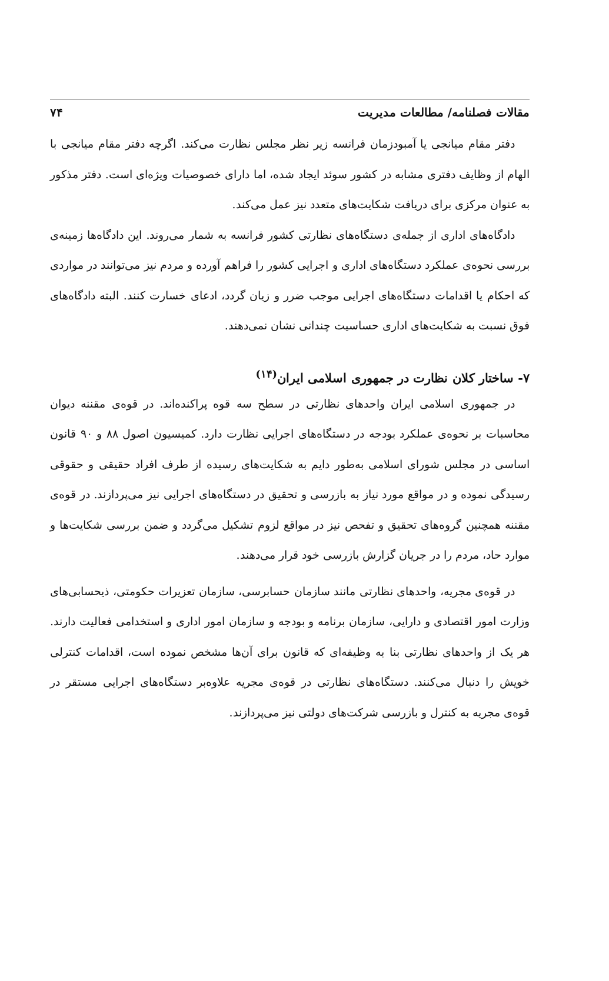مقالات فصلنامه/ مطالعات مدیریت ۷۴
دفتر مقام میانجی یا آمبودزمان فرانسه زیر نظر مجلس نظارت می‌کند. اگرچه دفتر مقام میانجی با الهام از وظایف دفتری مشابه در کشور سوئد ایجاد شده، اما دارای خصوصیات ویژه‌ای است. دفتر مذکور به عنوان مرکزی برای دریافت شکایت‌های متعدد نیز عمل می‌کند.
دادگاه‌های اداری از جمله‌ی دستگاه‌های نظارتی کشور فرانسه به شمار می‌روند. این دادگاه‌ها زمینه‌ی بررسی نحوه‌ی عملکرد دستگاه‌های اداری و اجرایی کشور را فراهم آورده و مردم نیز می‌توانند در مواردی که احکام یا اقدامات دستگاه‌های اجرایی موجب ضرر و زیان گردد، ادعای خسارت کنند. البته دادگاه‌های فوق نسبت به شکایت‌های اداری حساسیت چندانی نشان نمی‌دهند.
۷- ساختار کلان نظارت در جمهوری اسلامی ایران<sup>(۱۴)</sup>
در جمهوری اسلامی ایران واحدهای نظارتی در سطح سه قوه پراکنده‌اند. در قوه‌ی مقننه دیوان محاسبات بر نحوه‌ی عملکرد بودجه در دستگاه‌های اجرایی نظارت دارد. کمیسیون اصول ۸۸ و ۹۰ قانون اساسی در مجلس شورای اسلامی به‌طور دایم به شکایت‌های رسیده از طرف افراد حقیقی و حقوقی رسیدگی نموده و در مواقع مورد نیاز به بازرسی و تحقیق در دستگاه‌های اجرایی نیز می‌پردازند. در قوه‌ی مقننه همچنین گروه‌های تحقیق و تفحص نیز در مواقع لزوم تشکیل می‌گردد و ضمن بررسی شکایت‌ها و موارد حاد، مردم را در جریان گزارش بازرسی خود قرار می‌دهند.
در قوه‌ی مجریه، واحدهای نظارتی مانند سازمان حسابرسی، سازمان تعزیرات حکومتی، ذیحسابی‌های وزارت امور اقتصادی و دارایی، سازمان برنامه و بودجه و سازمان امور اداری و استخدامی فعالیت دارند. هر یک از واحدهای نظارتی بنا به وظیفه‌ای که قانون برای آن‌ها مشخص نموده است، اقدامات کنترلی خویش را دنبال می‌کنند. دستگاه‌های نظارتی در قوه‌ی مجریه علاوه‌بر دستگاه‌های اجرایی مستقر در قوه‌ی مجریه به کنترل و بازرسی شرکت‌های دولتی نیز می‌پردازند.